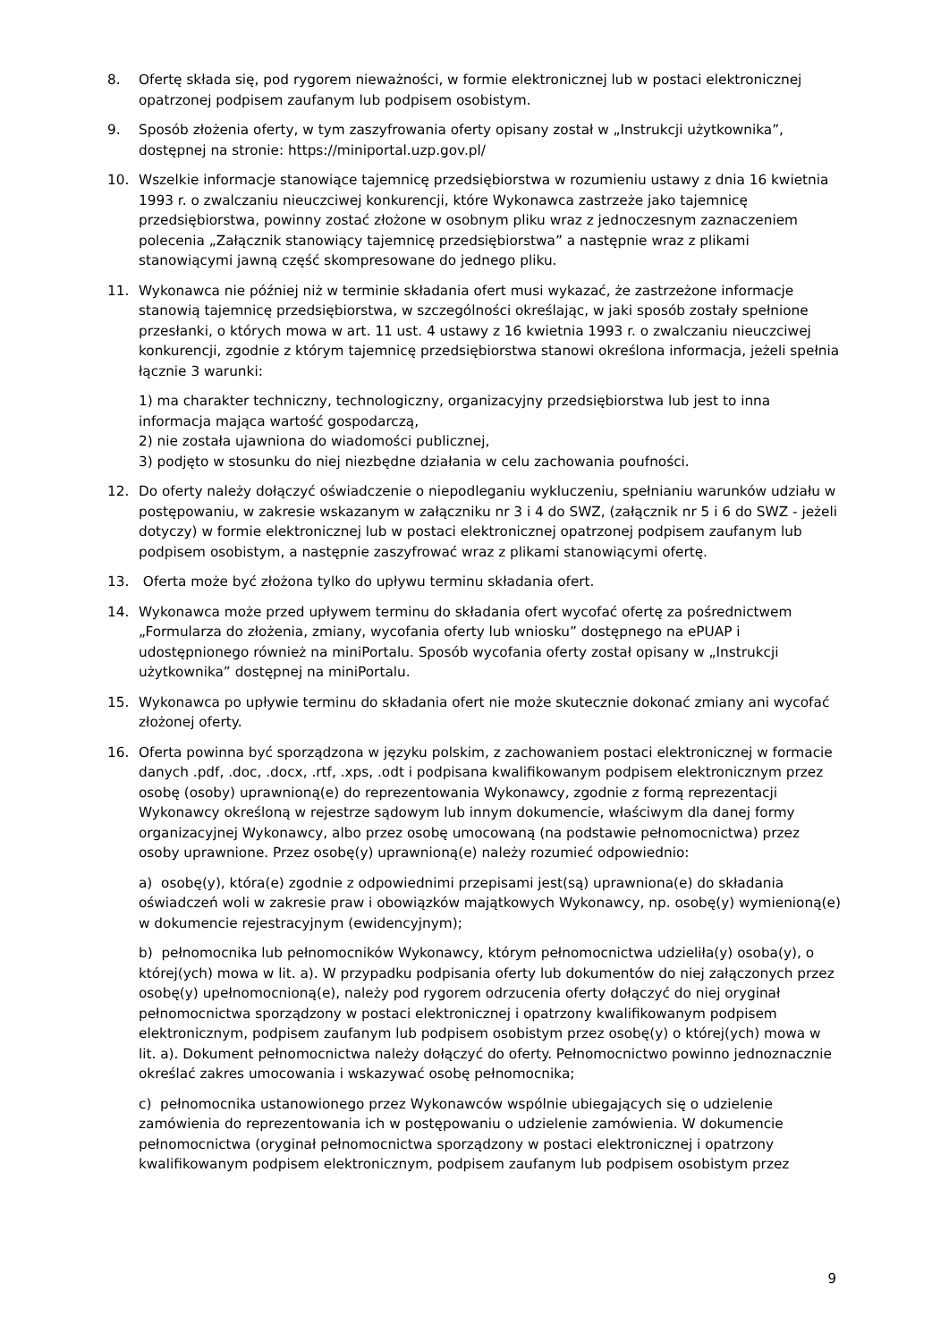8. Ofertę składa się, pod rygorem nieważności, w formie elektronicznej lub w postaci elektronicznej opatrzonej podpisem zaufanym lub podpisem osobistym.
9. Sposób złożenia oferty, w tym zaszyfrowania oferty opisany został w „Instrukcji użytkownika”, dostępnej na stronie: https://miniportal.uzp.gov.pl/
10. Wszelkie informacje stanowiące tajemnicę przedsiębiorstwa w rozumieniu ustawy z dnia 16 kwietnia 1993 r. o zwalczaniu nieuczciwej konkurencji, które Wykonawca zastrzeże jako tajemnicę przedsiębiorstwa, powinny zostać złożone w osobnym pliku wraz z jednoczesnym zaznaczeniem polecenia „Załącznik stanowiący tajemnicę przedsiębiorstwa” a następnie wraz z plikami stanowiącymi jawną część skompresowane do jednego pliku.
11. Wykonawca nie później niż w terminie składania ofert musi wykazać, że zastrzeżone informacje stanowią tajemnicę przedsiębiorstwa, w szczególności określając, w jaki sposób zostały spełnione przesłanki, o których mowa w art. 11 ust. 4 ustawy z 16 kwietnia 1993 r. o zwalczaniu nieuczciwej konkurencji, zgodnie z którym tajemnicę przedsiębiorstwa stanowi określona informacja, jeżeli spełnia łącznie 3 warunki:
1) ma charakter techniczny, technologiczny, organizacyjny przedsiębiorstwa lub jest to inna informacja mająca wartość gospodarczą,
2) nie została ujawniona do wiadomości publicznej,
3) podjęto w stosunku do niej niezbędne działania w celu zachowania poufności.
12. Do oferty należy dołączyć oświadczenie o niepodleganiu wykluczeniu, spełnianiu warunków udziału w postępowaniu, w zakresie wskazanym w załączniku nr 3 i 4 do SWZ, (załącznik nr 5 i 6 do SWZ - jeżeli dotyczy) w formie elektronicznej lub w postaci elektronicznej opatrzonej podpisem zaufanym lub podpisem osobistym, a następnie zaszyfrować wraz z plikami stanowiącymi ofertę.
13. Oferta może być złożona tylko do upływu terminu składania ofert.
14. Wykonawca może przed upływem terminu do składania ofert wycofać ofertę za pośrednictwem „Formularza do złożenia, zmiany, wycofania oferty lub wniosku” dostępnego na ePUAP i udostępnionego również na miniPortalu. Sposób wycofania oferty został opisany w „Instrukcji użytkownika” dostępnej na miniPortalu.
15. Wykonawca po upływie terminu do składania ofert nie może skutecznie dokonać zmiany ani wycofać złożonej oferty.
16. Oferta powinna być sporządzona w języku polskim, z zachowaniem postaci elektronicznej w formacie danych .pdf, .doc, .docx, .rtf, .xps, .odt i podpisana kwalifikowanym podpisem elektronicznym przez osobę (osoby) uprawnioną(e) do reprezentowania Wykonawcy, zgodnie z formą reprezentacji Wykonawcy określoną w rejestrze sądowym lub innym dokumencie, właściwym dla danej formy organizacyjnej Wykonawcy, albo przez osobę umocowaną (na podstawie pełnomocnictwa) przez osoby uprawnione. Przez osobę(y) uprawnioną(e) należy rozumieć odpowiednio:
a) osobę(y), która(e) zgodnie z odpowiednimi przepisami jest(są) uprawniona(e) do składania oświadczeń woli w zakresie praw i obowiązków majątkowych Wykonawcy, np. osobę(y) wymienioną(e) w dokumencie rejestracyjnym (ewidencyjnym);
b) pełnomocnika lub pełnomocników Wykonawcy, którym pełnomocnictwa udzieliła(y) osoba(y), o której(ych) mowa w lit. a). W przypadku podpisania oferty lub dokumentów do niej załączonych przez osobę(y) upełnomocnioną(e), należy pod rygorem odrzucenia oferty dołączyć do niej oryginał pełnomocnictwa sporządzony w postaci elektronicznej i opatrzony kwalifikowanym podpisem elektronicznym, podpisem zaufanym lub podpisem osobistym przez osobę(y) o której(ych) mowa w lit. a). Dokument pełnomocnictwa należy dołączyć do oferty. Pełnomocnictwo powinno jednoznacznie określać zakres umocowania i wskazywać osobę pełnomocnika;
c) pełnomocnika ustanowionego przez Wykonawców wspólnie ubiegających się o udzielenie zamówienia do reprezentowania ich w postępowaniu o udzielenie zamówienia. W dokumencie pełnomocnictwa (oryginał pełnomocnictwa sporządzony w postaci elektronicznej i opatrzony kwalifikowanym podpisem elektronicznym, podpisem zaufanym lub podpisem osobistym przez
9